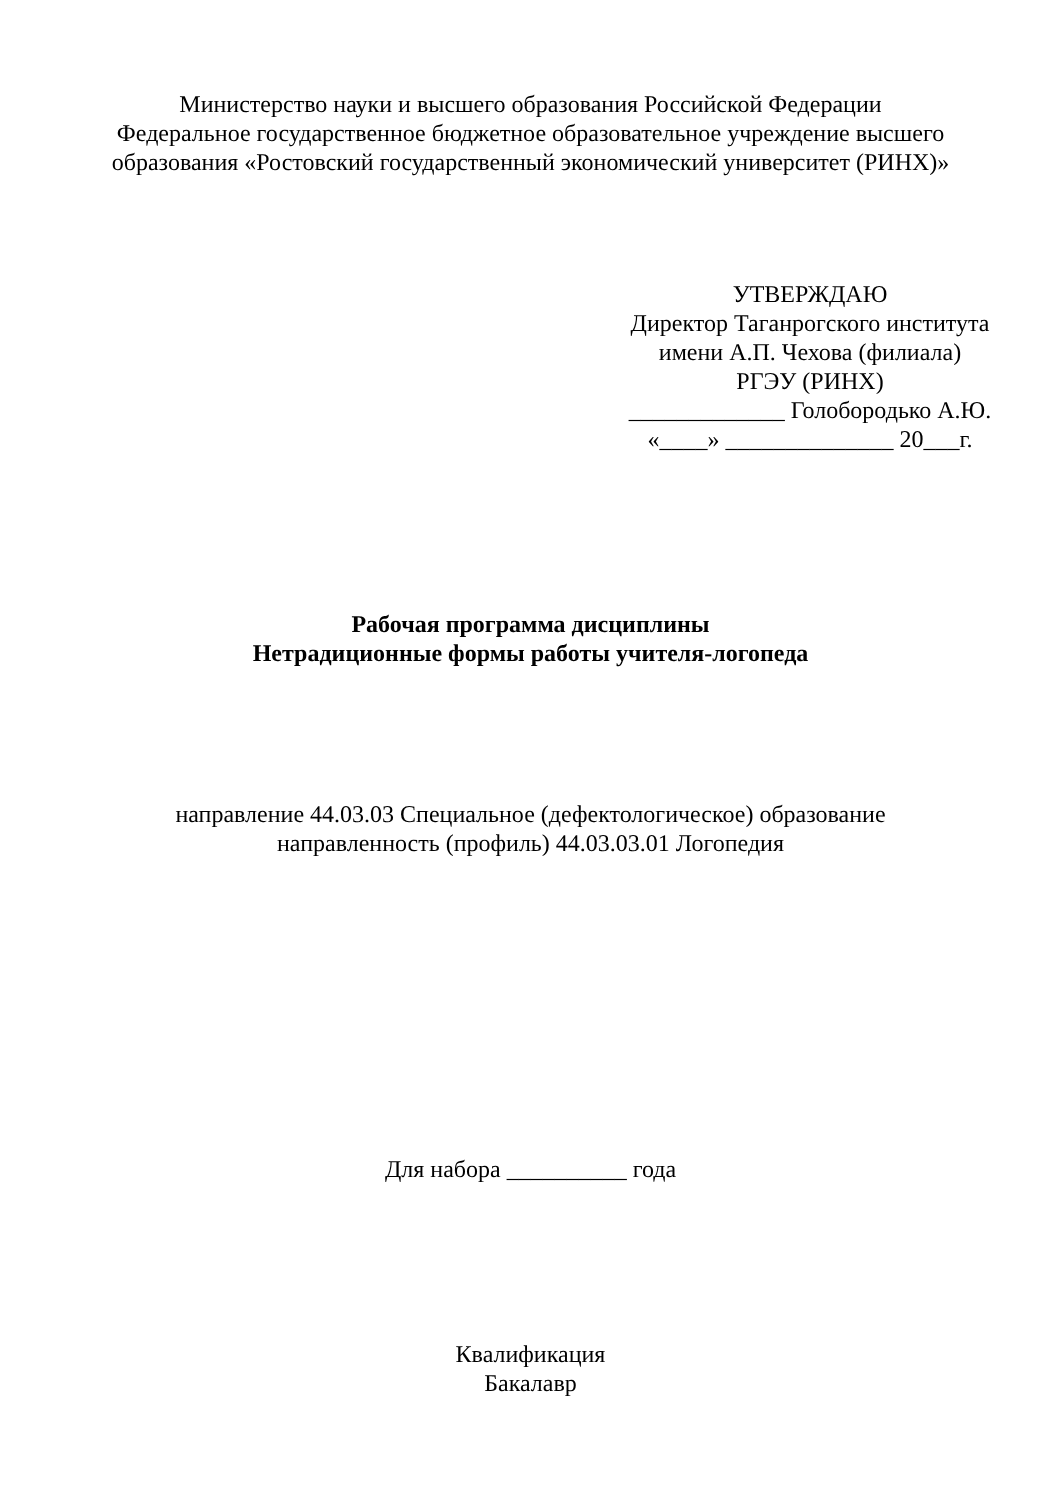Министерство науки и высшего образования Российской Федерации
Федеральное государственное бюджетное образовательное учреждение высшего
образования «Ростовский государственный экономический университет (РИНХ)»
УТВЕРЖДАЮ
Директор Таганрогского института
имени А.П. Чехова (филиала)
РГЭУ (РИНХ)
_____________ Голобородько А.Ю.
«____» ______________ 20___г.
Рабочая программа дисциплины
Нетрадиционные формы работы учителя-логопеда
направление 44.03.03 Специальное (дефектологическое) образование
направленность (профиль) 44.03.03.01 Логопедия
Для набора __________ года
Квалификация
Бакалавр